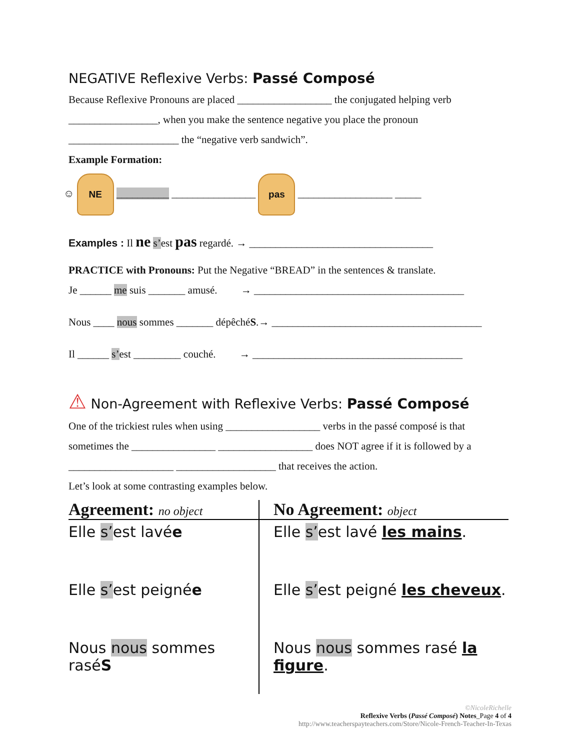NEGATIVE Reflexive Verbs: Passé Composé
Because Reflexive Pronouns are placed __________________ the conjugated helping verb
_________________, when you make the sentence negative you place the pronoun
_____________________ the “negative verb sandwich”.
Example Formation:
☺ NE __________ ________________ pas __________________ _____
Examples : Il ne s’est pas regardé. → ___________________________________
PRACTICE with Pronouns: Put the Negative “BREAD” in the sentences & translate.
Je ______ me suis _______ amusé. → ________________________________________
Nous ____ nous sommes _______ dépêchéS.→ ________________________________________
Il ______ s’est _________ couché. → ________________________________________
⚠ Non-Agreement with Reflexive Verbs: Passé Composé
One of the trickiest rules when using __________________ verbs in the passé composé is that
sometimes the ________________ __________________ does NOT agree if it is followed by a
____________________ ___________________ that receives the action.
Let’s look at some contrasting examples below.
| Agreement: no object | No Agreement: object |
| --- | --- |
| Elle s’ est lavé e | Elle s’ est lavé les mains . |
| Elle s’ est peigné e | Elle s’ est peigné les cheveux . |
| Nous nous sommes rasé S | Nous nous sommes rasé la figure . |
©NicoleRichelle
Reflexive Verbs (Passé Composé) Notes_Page 4 of 4
http://www.teacherspayteachers.com/Store/Nicole-French-Teacher-In-Texas